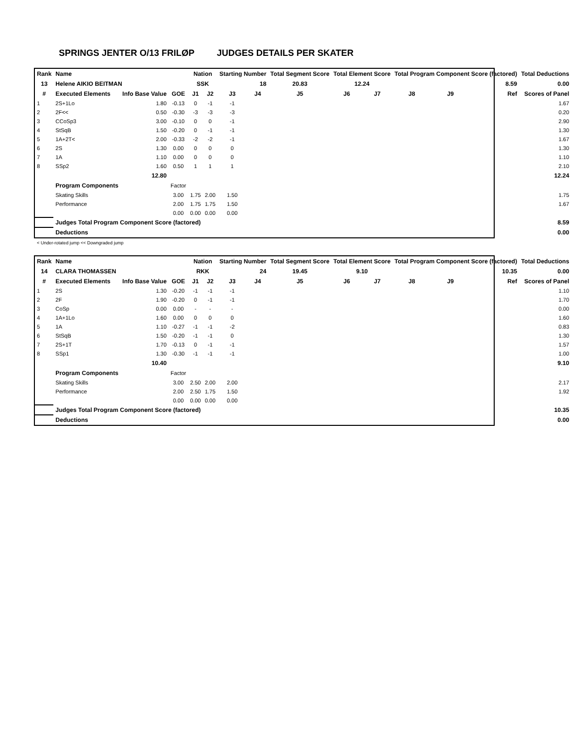SPRINGS JENTER O/13 FRILØP JUDGES DETAILS PER SKATER
| Rank | Name | | | Nation | | Starting Number | | Total Segment Score | Total Element Score | | Total Program Component Score (factored) | | | Total Deductions |
| --- | --- | --- | --- | --- | --- | --- | --- | --- | --- | --- | --- | --- | --- | --- |
| 13 | Helene AIKIO BEITMAN | | | SSK | | 18 | | 20.83 | 12.24 | | 8.59 | | | 0.00 |
| # | Executed Elements | Info Base Value | GOE | J1 | J2 | J3 | J4 | J5 | J6 | J7 | J8 | J9 | Ref | Scores of Panel |
| 1 | 2S+1Lo | 1.80 | -0.13 | 0 | -1 | -1 | | | | | | | | 1.67 |
| 2 | 2F<< | 0.50 | -0.30 | -3 | -3 | -3 | | | | | | | | 0.20 |
| 3 | CCoSp3 | 3.00 | -0.10 | 0 | 0 | -1 | | | | | | | | 2.90 |
| 4 | StSqB | 1.50 | -0.20 | 0 | -1 | -1 | | | | | | | | 1.30 |
| 5 | 1A+2T< | 2.00 | -0.33 | -2 | -2 | -1 | | | | | | | | 1.67 |
| 6 | 2S | 1.30 | 0.00 | 0 | 0 | 0 | | | | | | | | 1.30 |
| 7 | 1A | 1.10 | 0.00 | 0 | 0 | 0 | | | | | | | | 1.10 |
| 8 | SSp2 | 1.60 | 0.50 | 1 | 1 | 1 | | | | | | | | 2.10 |
| | | 12.80 | | | | | | | | | | | | 12.24 |
| | Program Components | | Factor | | | | | | | | | | | |
| | Skating Skills | | 3.00 | 1.75 | 2.00 | 1.50 | | | | | | | | 1.75 |
| | Performance | | 2.00 | 1.75 | 1.75 | 1.50 | | | | | | | | 1.67 |
| | | | 0.00 | 0.00 | 0.00 | 0.00 | | | | | | | | |
| | Judges Total Program Component Score (factored) | | | | | | | | | | | | | 8.59 |
| | Deductions | | | | | | | | | | | | | 0.00 |
< Under-rotated jump << Downgraded jump
| Rank | Name | | | Nation | | Starting Number | | Total Segment Score | Total Element Score | | Total Program Component Score (factored) | | | Total Deductions |
| --- | --- | --- | --- | --- | --- | --- | --- | --- | --- | --- | --- | --- | --- | --- |
| 14 | CLARA THOMASSEN | | | RKK | | 24 | | 19.45 | 9.10 | | 10.35 | | | 0.00 |
| # | Executed Elements | Info Base Value | GOE | J1 | J2 | J3 | J4 | J5 | J6 | J7 | J8 | J9 | Ref | Scores of Panel |
| 1 | 2S | 1.30 | -0.20 | -1 | -1 | -1 | | | | | | | | 1.10 |
| 2 | 2F | 1.90 | -0.20 | 0 | -1 | -1 | | | | | | | | 1.70 |
| 3 | CoSp | 0.00 | 0.00 | - | - | - | | | | | | | | 0.00 |
| 4 | 1A+1Lo | 1.60 | 0.00 | 0 | 0 | 0 | | | | | | | | 1.60 |
| 5 | 1A | 1.10 | -0.27 | -1 | -1 | -2 | | | | | | | | 0.83 |
| 6 | StSqB | 1.50 | -0.20 | -1 | -1 | 0 | | | | | | | | 1.30 |
| 7 | 2S+1T | 1.70 | -0.13 | 0 | -1 | -1 | | | | | | | | 1.57 |
| 8 | SSp1 | 1.30 | -0.30 | -1 | -1 | -1 | | | | | | | | 1.00 |
| | | 10.40 | | | | | | | | | | | | 9.10 |
| | Program Components | | Factor | | | | | | | | | | | |
| | Skating Skills | | 3.00 | 2.50 | 2.00 | 2.00 | | | | | | | | 2.17 |
| | Performance | | 2.00 | 2.50 | 1.75 | 1.50 | | | | | | | | 1.92 |
| | | | 0.00 | 0.00 | 0.00 | 0.00 | | | | | | | | |
| | Judges Total Program Component Score (factored) | | | | | | | | | | | | | 10.35 |
| | Deductions | | | | | | | | | | | | | 0.00 |